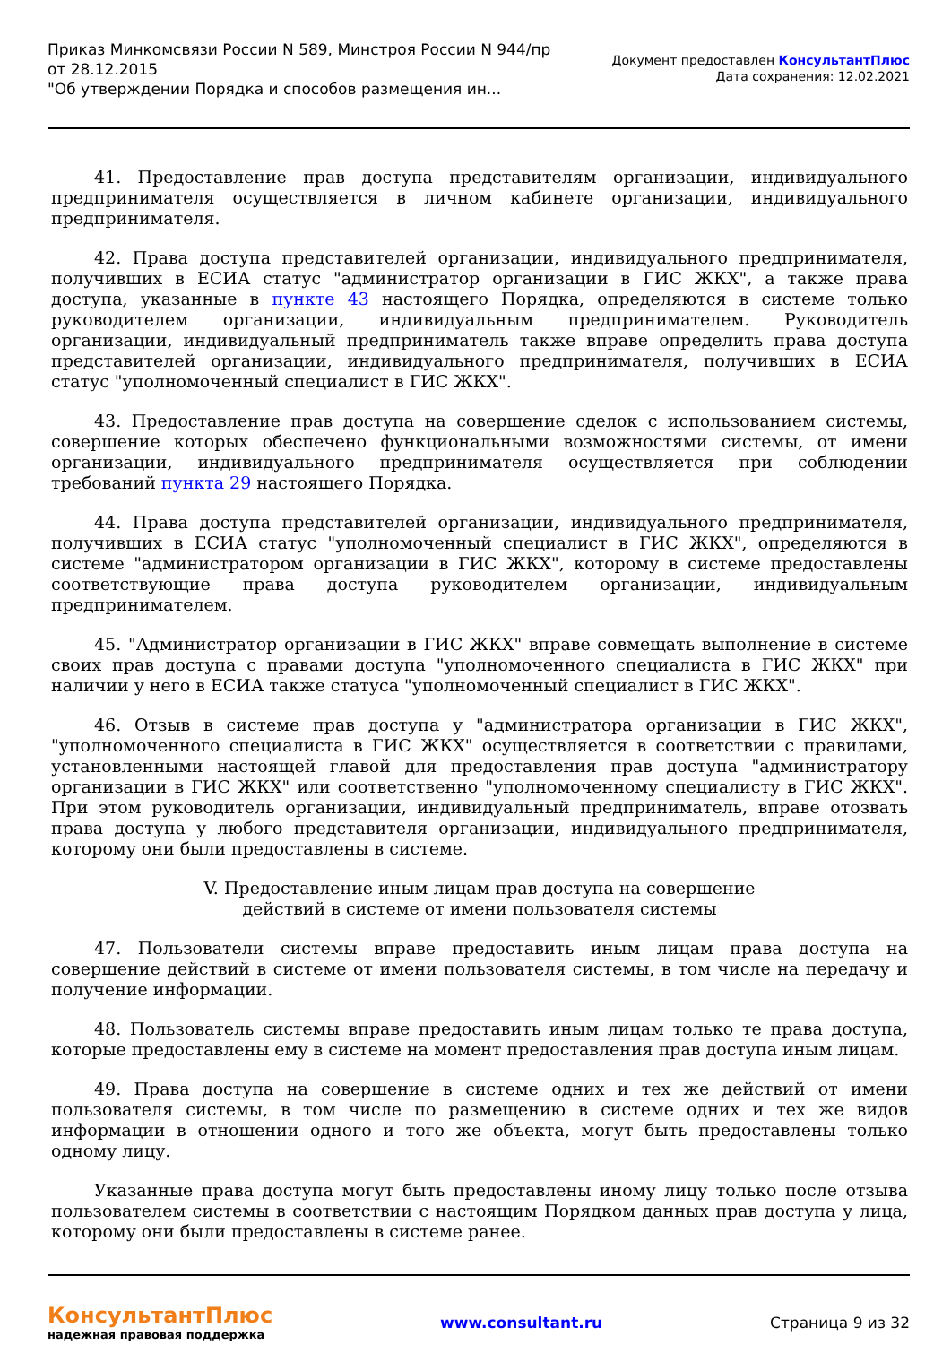Приказ Минкомсвязи России N 589, Минстроя России N 944/пр
от 28.12.2015
"Об утверждении Порядка и способов размещения ин...
Документ предоставлен КонсультантПлюс
Дата сохранения: 12.02.2021
41. Предоставление прав доступа представителям организации, индивидуального предпринимателя осуществляется в личном кабинете организации, индивидуального предпринимателя.
42. Права доступа представителей организации, индивидуального предпринимателя, получивших в ЕСИА статус "администратор организации в ГИС ЖКХ", а также права доступа, указанные в пункте 43 настоящего Порядка, определяются в системе только руководителем организации, индивидуальным предпринимателем. Руководитель организации, индивидуальный предприниматель также вправе определить права доступа представителей организации, индивидуального предпринимателя, получивших в ЕСИА статус "уполномоченный специалист в ГИС ЖКХ".
43. Предоставление прав доступа на совершение сделок с использованием системы, совершение которых обеспечено функциональными возможностями системы, от имени организации, индивидуального предпринимателя осуществляется при соблюдении требований пункта 29 настоящего Порядка.
44. Права доступа представителей организации, индивидуального предпринимателя, получивших в ЕСИА статус "уполномоченный специалист в ГИС ЖКХ", определяются в системе "администратором организации в ГИС ЖКХ", которому в системе предоставлены соответствующие права доступа руководителем организации, индивидуальным предпринимателем.
45. "Администратор организации в ГИС ЖКХ" вправе совмещать выполнение в системе своих прав доступа с правами доступа "уполномоченного специалиста в ГИС ЖКХ" при наличии у него в ЕСИА также статуса "уполномоченный специалист в ГИС ЖКХ".
46. Отзыв в системе прав доступа у "администратора организации в ГИС ЖКХ", "уполномоченного специалиста в ГИС ЖКХ" осуществляется в соответствии с правилами, установленными настоящей главой для предоставления прав доступа "администратору организации в ГИС ЖКХ" или соответственно "уполномоченному специалисту в ГИС ЖКХ". При этом руководитель организации, индивидуальный предприниматель, вправе отозвать права доступа у любого представителя организации, индивидуального предпринимателя, которому они были предоставлены в системе.
V. Предоставление иным лицам прав доступа на совершение
действий в системе от имени пользователя системы
47. Пользователи системы вправе предоставить иным лицам права доступа на совершение действий в системе от имени пользователя системы, в том числе на передачу и получение информации.
48. Пользователь системы вправе предоставить иным лицам только те права доступа, которые предоставлены ему в системе на момент предоставления прав доступа иным лицам.
49. Права доступа на совершение в системе одних и тех же действий от имени пользователя системы, в том числе по размещению в системе одних и тех же видов информации в отношении одного и того же объекта, могут быть предоставлены только одному лицу.
Указанные права доступа могут быть предоставлены иному лицу только после отзыва пользователем системы в соответствии с настоящим Порядком данных прав доступа у лица, которому они были предоставлены в системе ранее.
КонсультантПлюс
надежная правовая поддержка
www.consultant.ru Страница 9 из 32